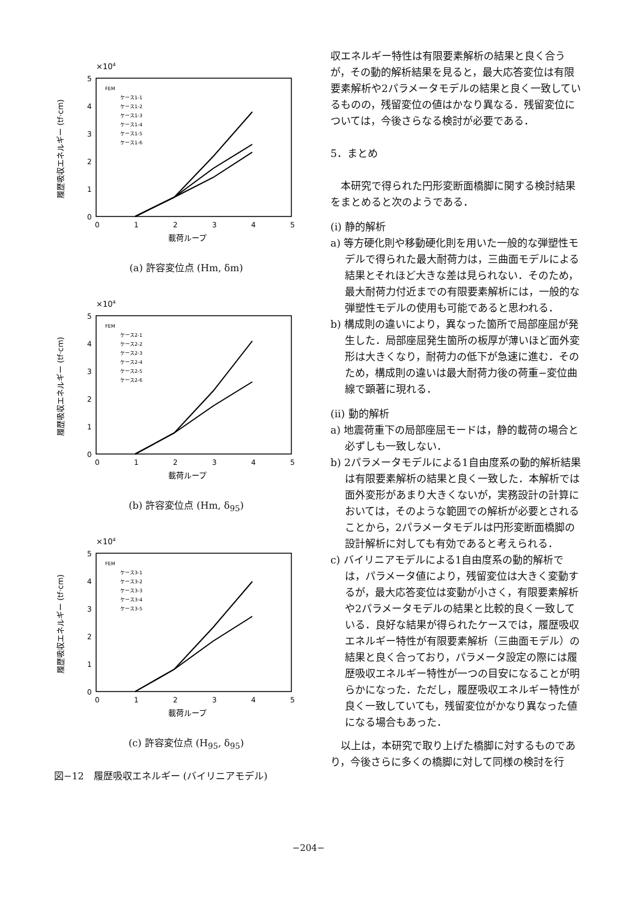×104
5
4
3
2
1
0
0
1
2
3
4
5
載荷ループ
履歴吸収エネルギー (tf·cm)
FEM
ケース1-1
ケース1-2
ケース1-3
ケース1-4
ケース1-5
ケース1-6
(a) 許容変位点 (Hm, δm)
×104
5
4
3
2
1
0
0
1
2
3
4
5
載荷ループ
履歴吸収エネルギー (tf·cm)
FEM
ケース2-1
ケース2-2
ケース2-3
ケース2-4
ケース2-5
ケース2-6
(b) 許容変位点 (Hm, δ<sub>95</sub>)
×104
5
4
3
2
1
0
0
1
2
3
4
5
載荷ループ
履歴吸収エネルギー (tf·cm)
FEM
ケース3-1
ケース3-2
ケース3-3
ケース3-4
ケース3-5
(c) 許容変位点 (H<sub>95</sub>, δ<sub>95</sub>)
図−12　履歴吸収エネルギー (バイリニアモデル)
収エネルギー特性は有限要素解析の結果と良く合うが，その動的解析結果を見ると，最大応答変位は有限要素解析や2パラメータモデルの結果と良く一致しているものの，残留変位の値はかなり異なる．残留変位については，今後さらなる検討が必要である．
5．まとめ
　本研究で得られた円形変断面橋脚に関する検討結果をまとめると次のようである．
(i) 静的解析
a) 等方硬化則や移動硬化則を用いた一般的な弾塑性モデルで得られた最大耐荷力は，三曲面モデルによる結果とそれほど大きな差は見られない．そのため，最大耐荷力付近までの有限要素解析には，一般的な弾塑性モデルの使用も可能であると思われる．
b) 構成則の違いにより，異なった箇所で局部座屈が発生した．局部座屈発生箇所の板厚が薄いほど面外変形は大きくなり，耐荷力の低下が急速に進む．そのため，構成則の違いは最大耐荷力後の荷重−変位曲線で顕著に現れる．
(ii) 動的解析
a) 地震荷重下の局部座屈モードは，静的載荷の場合と必ずしも一致しない．
b) 2パラメータモデルによる1自由度系の動的解析結果は有限要素解析の結果と良く一致した．本解析では面外変形があまり大きくないが，実務設計の計算においては，そのような範囲での解析が必要とされることから，2パラメータモデルは円形変断面橋脚の設計解析に対しても有効であると考えられる．
c) バイリニアモデルによる1自由度系の動的解析では，パラメータ値により，残留変位は大きく変動するが，最大応答変位は変動が小さく，有限要素解析や2パラメータモデルの結果と比較的良く一致している．良好な結果が得られたケースでは，履歴吸収エネルギー特性が有限要素解析（三曲面モデル）の結果と良く合っており，パラメータ設定の際には履歴吸収エネルギー特性が一つの目安になることが明らかになった．ただし，履歴吸収エネルギー特性が良く一致していても，残留変位がかなり異なった値になる場合もあった．
　以上は，本研究で取り上げた橋脚に対するものであり，今後さらに多くの橋脚に対して同様の検討を行
−204−